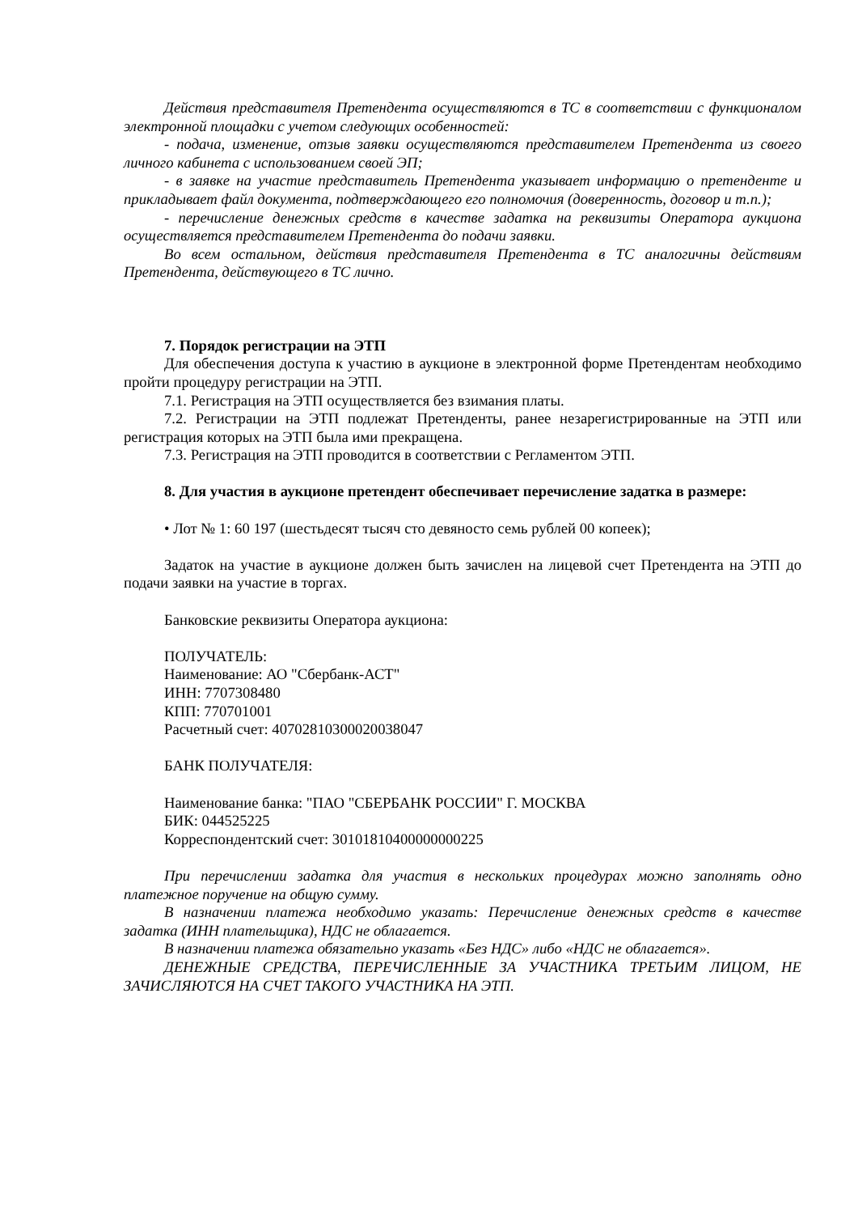Действия представителя Претендента осуществляются в ТС в соответствии с функционалом электронной площадки с учетом следующих особенностей:
- подача, изменение, отзыв заявки осуществляются представителем Претендента из своего личного кабинета с использованием своей ЭП;
- в заявке на участие представитель Претендента указывает информацию о претенденте и прикладывает файл документа, подтверждающего его полномочия (доверенность, договор и т.п.);
- перечисление денежных средств в качестве задатка на реквизиты Оператора аукциона осуществляется представителем Претендента до подачи заявки.
Во всем остальном, действия представителя Претендента в ТС аналогичны действиям Претендента, действующего в ТС лично.
7. Порядок регистрации на ЭТП
Для обеспечения доступа к участию в аукционе в электронной форме Претендентам необходимо пройти процедуру регистрации на ЭТП.
7.1. Регистрация на ЭТП осуществляется без взимания платы.
7.2. Регистрации на ЭТП подлежат Претенденты, ранее незарегистрированные на ЭТП или регистрация которых на ЭТП была ими прекращена.
7.3. Регистрация на ЭТП проводится в соответствии с Регламентом ЭТП.
8. Для участия в аукционе претендент обеспечивает перечисление задатка в размере:
• Лот № 1: 60 197 (шестьдесят тысяч сто девяносто семь рублей 00 копеек);
Задаток на участие в аукционе должен быть зачислен на лицевой счет Претендента на ЭТП до подачи заявки на участие в торгах.
Банковские реквизиты Оператора аукциона:
ПОЛУЧАТЕЛЬ:
Наименование: АО "Сбербанк-АСТ"
ИНН: 7707308480
КПП: 770701001
Расчетный счет: 40702810300020038047
БАНК ПОЛУЧАТЕЛЯ:
Наименование банка: "ПАО "СБЕРБАНК РОССИИ" Г. МОСКВА
БИК: 044525225
Корреспондентский счет: 30101810400000000225
При перечислении задатка для участия в нескольких процедурах можно заполнять одно платежное поручение на общую сумму.
В назначении платежа необходимо указать: Перечисление денежных средств в качестве задатка (ИНН плательщика), НДС не облагается.
В назначении платежа обязательно указать «Без НДС» либо «НДС не облагается».
ДЕНЕЖНЫЕ СРЕДСТВА, ПЕРЕЧИСЛЕННЫЕ ЗА УЧАСТНИКА ТРЕТЬИМ ЛИЦОМ, НЕ ЗАЧИСЛЯЮТСЯ НА СЧЕТ ТАКОГО УЧАСТНИКА НА ЭТП.